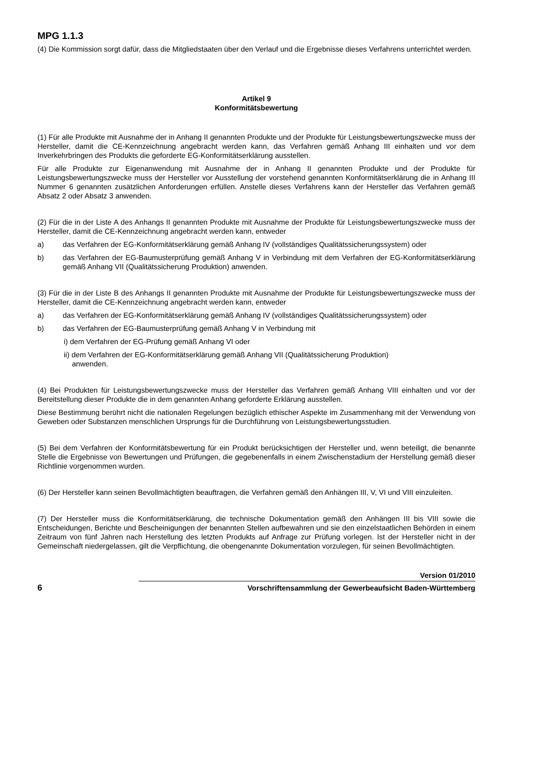MPG 1.1.3
(4) Die Kommission sorgt dafür, dass die Mitgliedstaaten über den Verlauf und die Ergebnisse dieses Verfahrens unterrichtet werden.
Artikel 9
Konformitätsbewertung
(1) Für alle Produkte mit Ausnahme der in Anhang II genannten Produkte und der Produkte für Leistungsbewertungszwecke muss der Hersteller, damit die CE-Kennzeichnung angebracht werden kann, das Verfahren gemäß Anhang III einhalten und vor dem Inverkehrbringen des Produkts die geforderte EG-Konformitätserklärung ausstellen.
Für alle Produkte zur Eigenanwendung mit Ausnahme der in Anhang II genannten Produkte und der Produkte für Leistungsbewertungszwecke muss der Hersteller vor Ausstellung der vorstehend genannten Konformitätserklärung die in Anhang III Nummer 6 genannten zusätzlichen Anforderungen erfüllen. Anstelle dieses Verfahrens kann der Hersteller das Verfahren gemäß Absatz 2 oder Absatz 3 anwenden.
(2) Für die in der Liste A des Anhangs II genannten Produkte mit Ausnahme der Produkte für Leistungsbewertungszwecke muss der Hersteller, damit die CE-Kennzeichnung angebracht werden kann, entweder
a) das Verfahren der EG-Konformitätserklärung gemäß Anhang IV (vollständiges Qualitätssicherungssystem) oder
b) das Verfahren der EG-Baumusterprüfung gemäß Anhang V in Verbindung mit dem Verfahren der EG-Konformitätserklärung gemäß Anhang VII (Qualitätssicherung Produktion) anwenden.
(3) Für die in der Liste B des Anhangs II genannten Produkte mit Ausnahme der Produkte für Leistungsbewertungszwecke muss der Hersteller, damit die CE-Kennzeichnung angebracht werden kann, entweder
a) das Verfahren der EG-Konformitätserklärung gemäß Anhang IV (vollständiges Qualitätssicherungssystem) oder
b) das Verfahren der EG-Baumusterprüfung gemäß Anhang V in Verbindung mit
i) dem Verfahren der EG-Prüfung gemäß Anhang VI oder
ii) dem Verfahren der EG-Konformitätserklärung gemäß Anhang VII (Qualitätssicherung Produktion)
anwenden.
(4) Bei Produkten für Leistungsbewertungszwecke muss der Hersteller das Verfahren gemäß Anhang VIII einhalten und vor der Bereitstellung dieser Produkte die in dem genannten Anhang geforderte Erklärung ausstellen.
Diese Bestimmung berührt nicht die nationalen Regelungen bezüglich ethischer Aspekte im Zusammenhang mit der Verwendung von Geweben oder Substanzen menschlichen Ursprungs für die Durchführung von Leistungsbewertungsstudien.
(5) Bei dem Verfahren der Konformitätsbewertung für ein Produkt berücksichtigen der Hersteller und, wenn beteiligt, die benannte Stelle die Ergebnisse von Bewertungen und Prüfungen, die gegebenenfalls in einem Zwischenstadium der Herstellung gemäß dieser Richtlinie vorgenommen wurden.
(6) Der Hersteller kann seinen Bevollmächtigten beauftragen, die Verfahren gemäß den Anhängen III, V, VI und VIII einzuleiten.
(7) Der Hersteller muss die Konformitätserklärung, die technische Dokumentation gemäß den Anhängen III bis VIII sowie die Entscheidungen, Berichte und Bescheinigungen der benannten Stellen aufbewahren und sie den einzelstaatlichen Behörden in einem Zeitraum von fünf Jahren nach Herstellung des letzten Produkts auf Anfrage zur Prüfung vorlegen. Ist der Hersteller nicht in der Gemeinschaft niedergelassen, gilt die Verpflichtung, die obengenannte Dokumentation vorzulegen, für seinen Bevollmächtigten.
6
Version 01/2010
Vorschriftensammlung der Gewerbeaufsicht Baden-Württemberg